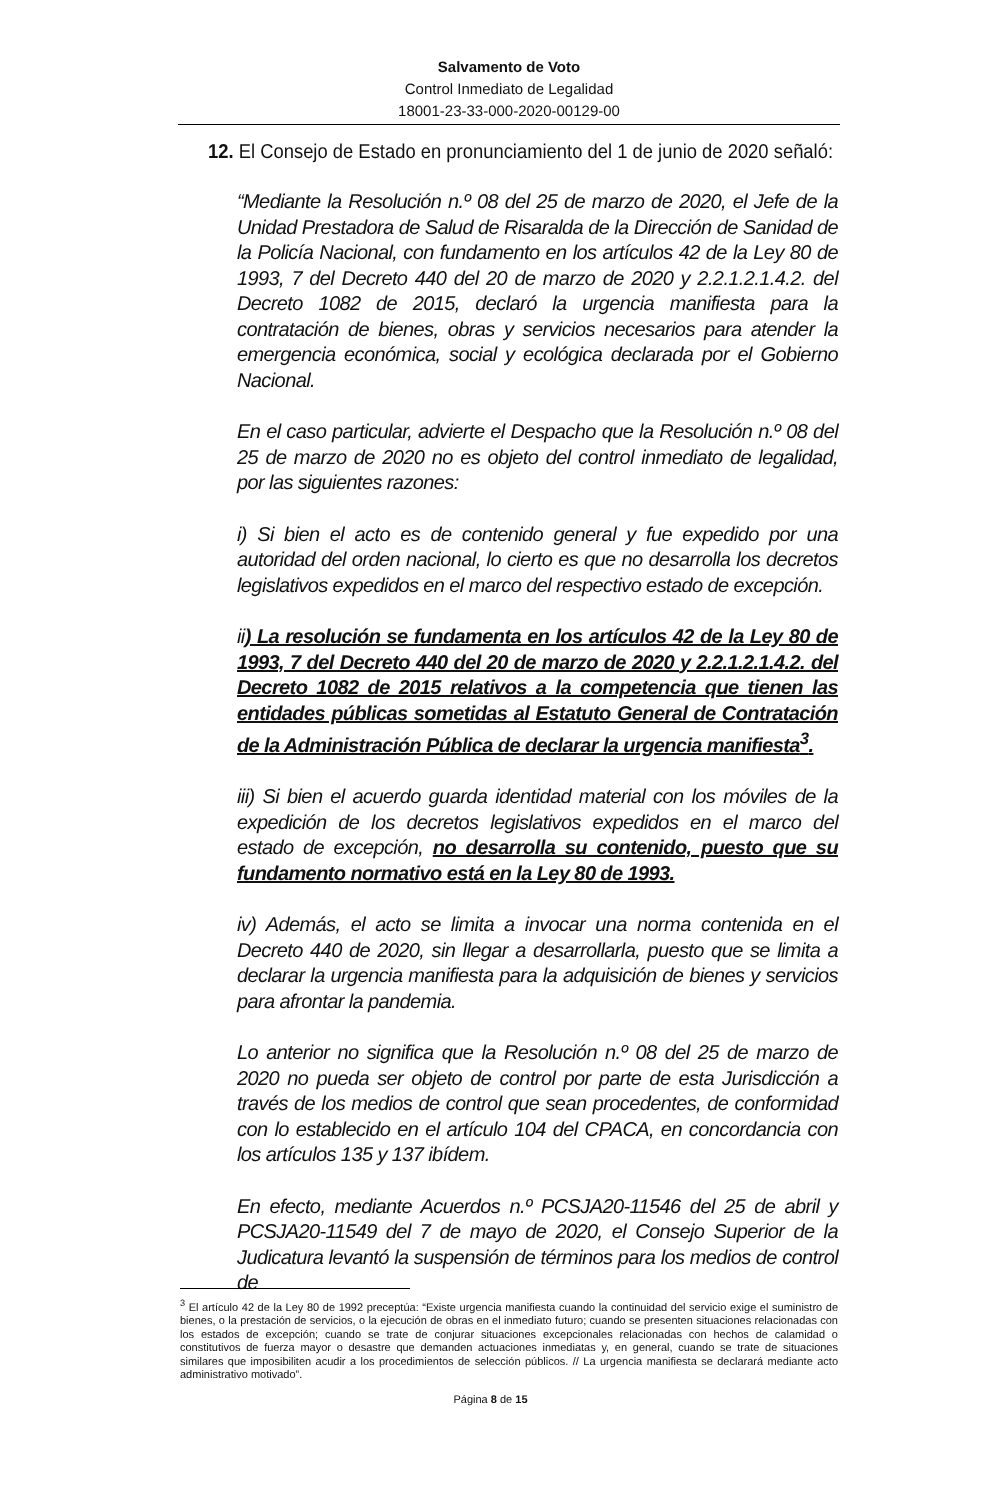Salvamento de Voto
Control Inmediato de Legalidad
18001-23-33-000-2020-00129-00
12. El Consejo de Estado en pronunciamiento del 1 de junio de 2020 señaló:
“Mediante la Resolución n.º 08 del 25 de marzo de 2020, el Jefe de la Unidad Prestadora de Salud de Risaralda de la Dirección de Sanidad de la Policía Nacional, con fundamento en los artículos 42 de la Ley 80 de 1993, 7 del Decreto 440 del 20 de marzo de 2020 y 2.2.1.2.1.4.2. del Decreto 1082 de 2015, declaró la urgencia manifiesta para la contratación de bienes, obras y servicios necesarios para atender la emergencia económica, social y ecológica declarada por el Gobierno Nacional.
En el caso particular, advierte el Despacho que la Resolución n.º 08 del 25 de marzo de 2020 no es objeto del control inmediato de legalidad, por las siguientes razones:
i) Si bien el acto es de contenido general y fue expedido por una autoridad del orden nacional, lo cierto es que no desarrolla los decretos legislativos expedidos en el marco del respectivo estado de excepción.
ii) La resolución se fundamenta en los artículos 42 de la Ley 80 de 1993, 7 del Decreto 440 del 20 de marzo de 2020 y 2.2.1.2.1.4.2. del Decreto 1082 de 2015 relativos a la competencia que tienen las entidades públicas sometidas al Estatuto General de Contratación de la Administración Pública de declarar la urgencia manifiesta<sup>3</sup>.
iii) Si bien el acuerdo guarda identidad material con los móviles de la expedición de los decretos legislativos expedidos en el marco del estado de excepción, no desarrolla su contenido, puesto que su fundamento normativo está en la Ley 80 de 1993.
iv) Además, el acto se limita a invocar una norma contenida en el Decreto 440 de 2020, sin llegar a desarrollarla, puesto que se limita a declarar la urgencia manifiesta para la adquisición de bienes y servicios para afrontar la pandemia.
Lo anterior no significa que la Resolución n.º 08 del 25 de marzo de 2020 no pueda ser objeto de control por parte de esta Jurisdicción a través de los medios de control que sean procedentes, de conformidad con lo establecido en el artículo 104 del CPACA, en concordancia con los artículos 135 y 137 ibídem.
En efecto, mediante Acuerdos n.º PCSJA20-11546 del 25 de abril y PCSJA20-11549 del 7 de mayo de 2020, el Consejo Superior de la Judicatura levantó la suspensión de términos para los medios de control de
<sup>3</sup> El artículo 42 de la Ley 80 de 1992 preceptúa: “Existe urgencia manifiesta cuando la continuidad del servicio exige el suministro de bienes, o la prestación de servicios, o la ejecución de obras en el inmediato futuro; cuando se presenten situaciones relacionadas con los estados de excepción; cuando se trate de conjurar situaciones excepcionales relacionadas con hechos de calamidad o constitutivos de fuerza mayor o desastre que demanden actuaciones inmediatas y, en general, cuando se trate de situaciones similares que imposibiliten acudir a los procedimientos de selección públicos. // La urgencia manifiesta se declarará mediante acto administrativo motivado”.
Página 8 de 15